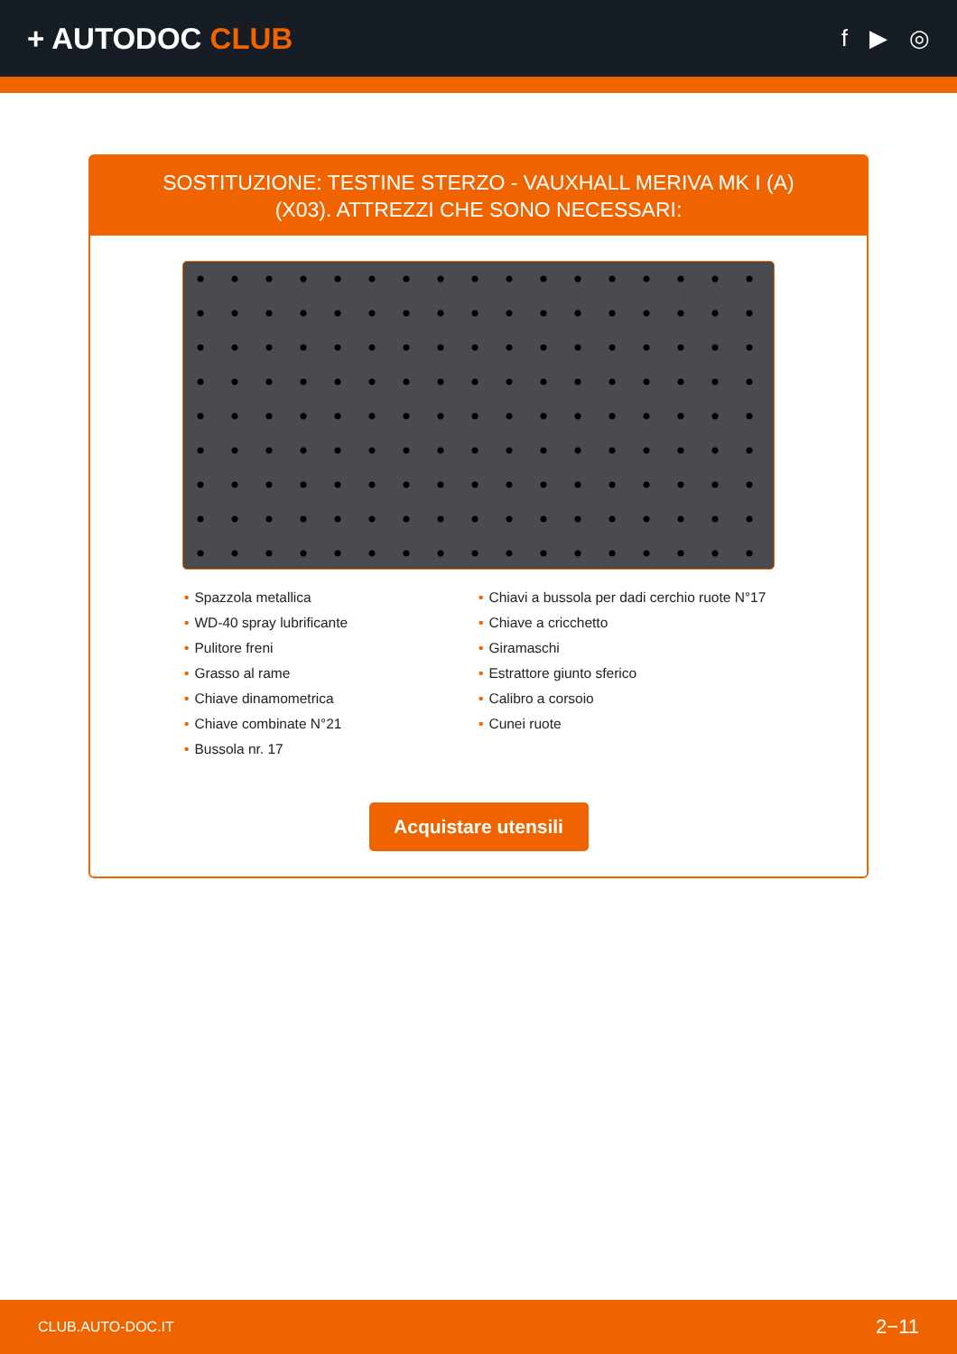+ AUTODOC CLUB
f ▶ ◎
SOSTITUZIONE: TESTINE STERZO - VAUXHALL MERIVA MK I (A) (X03). ATTREZZI CHE SONO NECESSARI:
• Spazzola metallica
• WD-40 spray lubrificante
• Pulitore freni
• Grasso al rame
• Chiave dinamometrica
• Chiave combinate N°21
• Bussola nr. 17
• Chiavi a bussola per dadi cerchio ruote N°17
• Chiave a cricchetto
• Giramaschi
• Estrattore giunto sferico
• Calibro a corsoio
• Cunei ruote
Acquistare utensili
CLUB.AUTO-DOC.IT 2−11